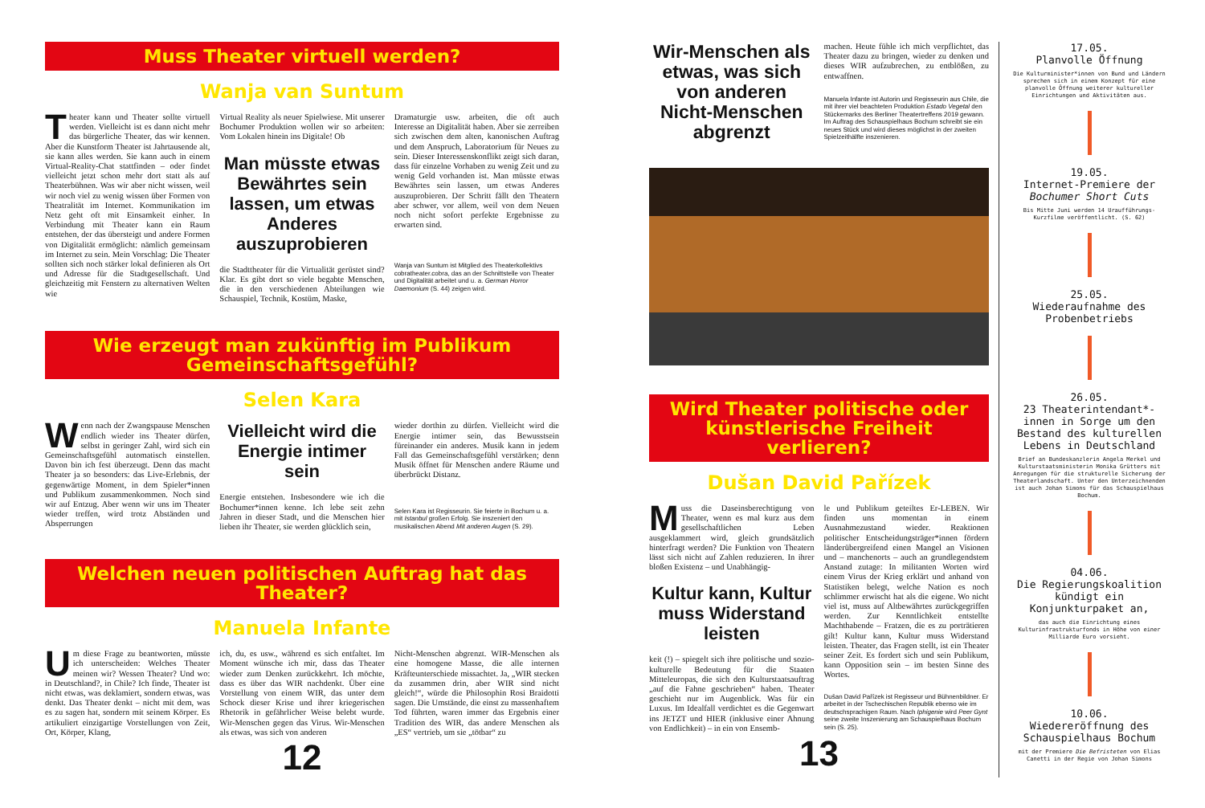Muss Theater virtuell werden?
Wanja van Suntum
Theater kann und Theater sollte virtuell werden. Vielleicht ist es dann nicht mehr das bürgerliche Theater, das wir kennen. Aber die Kunstform Theater ist Jahrtausende alt, sie kann alles werden. Sie kann auch in einem Virtual-Reality-Chat stattfinden – oder findet vielleicht jetzt schon mehr dort statt als auf Theaterbühnen. Was wir aber nicht wissen, weil wir noch viel zu wenig wissen über Formen von Theatralität im Internet. Kommunikation im Netz geht oft mit Einsamkeit einher. In Verbindung mit Theater kann ein Raum entstehen, der das übersteigt und andere Formen von Digitalität ermöglicht: nämlich gemeinsam im Internet zu sein. Mein Vorschlag: Die Theater sollten sich noch stärker lokal definieren als Ort und Adresse für die Stadtgesellschaft. Und gleichzeitig mit Fenstern zu alternativen Welten wie
Virtual Reality als neuer Spielwiese. Mit unserer Bochumer Produktion wollen wir so arbeiten: Vom Lokalen hinein ins Digitale! Ob
Man müsste etwas Bewährtes sein lassen, um etwas Anderes auszuprobieren
die Stadttheater für die Virtualität gerüstet sind? Klar. Es gibt dort so viele begabte Menschen, die in den verschiedenen Abteilungen wie Schauspiel, Technik, Kostüm, Maske,
Dramaturgie usw. arbeiten, die oft auch Interesse an Digitalität haben. Aber sie zerreiben sich zwischen dem alten, kanonischen Auftrag und dem Anspruch, Laboratorium für Neues zu sein. Dieser Interessenskonflikt zeigt sich daran, dass für einzelne Vorhaben zu wenig Zeit und zu wenig Geld vorhanden ist. Man müsste etwas Bewährtes sein lassen, um etwas Anderes auszuprobieren. Der Schritt fällt den Theatern aber schwer, vor allem, weil von dem Neuen noch nicht sofort perfekte Ergebnisse zu erwarten sind.
Wanja van Suntum ist Mitglied des Theaterkollektivs cobratheater.cobra, das an der Schnittstelle von Theater und Digitalität arbeitet und u. a. German Horror Daemonium (S. 44) zeigen wird.
Wie erzeugt man zukünftig im Publikum Gemeinschaftsgefühl?
Selen Kara
Wenn nach der Zwangspause Menschen endlich wieder ins Theater dürfen, selbst in geringer Zahl, wird sich ein Gemeinschaftsgefühl automatisch einstellen. Davon bin ich fest überzeugt. Denn das macht Theater ja so besonders: das Live-Erlebnis, der gegenwärtige Moment, in dem Spieler*innen und Publikum zusammenkommen. Noch sind wir auf Entzug. Aber wenn wir uns im Theater wieder treffen, wird trotz Abständen und Absperrungen
Vielleicht wird die Energie intimer sein
Energie entstehen. Insbesondere wie ich die Bochumer*innen kenne. Ich lebe seit zehn Jahren in dieser Stadt, und die Menschen hier lieben ihr Theater, sie werden glücklich sein,
wieder dorthin zu dürfen. Vielleicht wird die Energie intimer sein, das Bewusstsein füreinander ein anderes. Musik kann in jedem Fall das Gemeinschaftsgefühl verstärken; denn Musik öffnet für Menschen andere Räume und überbrückt Distanz.
Selen Kara ist Regisseurin. Sie feierte in Bochum u. a. mit Istanbul großen Erfolg. Sie inszeniert den musikalischen Abend Mit anderen Augen (S. 29).
Welchen neuen politischen Auftrag hat das Theater?
Manuela Infante
Um diese Frage zu beantworten, müsste ich unterscheiden: Welches Theater meinen wir? Wessen Theater? Und wo: in Deutschland?, in Chile? Ich finde, Theater ist nicht etwas, was deklamiert, sondern etwas, was denkt. Das Theater denkt – nicht mit dem, was es zu sagen hat, sondern mit seinem Körper. Es artikuliert einzigartige Vorstellungen von Zeit, Ort, Körper, Klang,
ich, du, es usw., während es sich entfaltet. Im Moment wünsche ich mir, dass das Theater wieder zum Denken zurückkehrt. Ich möchte, dass es über das WIR nachdenkt. Über eine Vorstellung von einem WIR, das unter dem Schock dieser Krise und ihrer kriegerischen Rhetorik in gefährlicher Weise belebt wurde. Wir-Menschen gegen das Virus. Wir-Menschen als etwas, was sich von anderen
Nicht-Menschen abgrenzt. WIR-Menschen als eine homogene Masse, die alle internen Kräfteunterschiede missachtet. Ja, „WIR stecken da zusammen drin, aber WIR sind nicht gleich!“, würde die Philosophin Rosi Braidotti sagen. Die Umstände, die einst zu massenhaftem Tod führten, waren immer das Ergebnis einer Tradition des WIR, das andere Menschen als „ES“ vertrieb, um sie „tötbar“ zu
12
Wir-Menschen als etwas, was sich von anderen Nicht-Menschen abgrenzt
machen. Heute fühle ich mich verpflichtet, das Theater dazu zu bringen, wieder zu denken und dieses WIR aufzubrechen, zu entblößen, zu entwaffnen.
Manuela Infante ist Autorin und Regisseurin aus Chile, die mit ihrer viel beachteten Produktion Estado Vegetal den Stückemarks des Berliner Theatertreffens 2019 gewann. Im Auftrag des Schauspielhaus Bochum schreibt sie ein neues Stück und wird dieses möglichst in der zweiten Spielzeithälfte inszenieren.
Wird Theater politische oder künstlerische Freiheit verlieren?
Dušan David Pařízek
Muss die Daseinsberechtigung von Theater, wenn es mal kurz aus dem gesellschaftlichen Leben ausgeklammert wird, gleich grundsätzlich hinterfragt werden? Die Funktion von Theatern lässt sich nicht auf Zahlen reduzieren. In ihrer bloßen Existenz – und Unabhängig-
Kultur kann, Kultur muss Widerstand leisten
keit (!) – spiegelt sich ihre politische und sozio-kulturelle Bedeutung für die Staaten Mitteleuropas, die sich den Kulturstaatsauftrag „auf die Fahne geschrieben“ haben. Theater geschieht nur im Augenblick. Was für ein Luxus. Im Idealfall verdichtet es die Gegenwart ins JETZT und HIER (inklusive einer Ahnung von Endlichkeit) – in ein von Ensemb-
le und Publikum geteiltes Er-LEBEN. Wir finden uns momentan in einem Ausnahmezustand wieder. Reaktionen politischer Entscheidungsträger*innen fördern länderübergreifend einen Mangel an Visionen und – manchenorts – auch an grundlegendstem Anstand zutage: In militanten Worten wird einem Virus der Krieg erklärt und anhand von Statistiken belegt, welche Nation es noch schlimmer erwischt hat als die eigene. Wo nicht viel ist, muss auf Altbewährtes zurückgegriffen werden. Zur Kenntlichkeit entstellte Machthabende – Fratzen, die es zu porträtieren gilt! Kultur kann, Kultur muss Widerstand leisten. Theater, das Fragen stellt, ist ein Theater seiner Zeit. Es fordert sich und sein Publikum, kann Opposition sein – im besten Sinne des Wortes.
Dušan David Pařízek ist Regisseur und Bühnenbildner. Er arbeitet in der Tschechischen Republik ebenso wie im deutschsprachigen Raum. Nach Iphigenie wird Peer Gynt seine zweite Inszenierung am Schauspielhaus Bochum sein (S. 25).
13
17.05.
Planvolle Öffnung
Die Kulturminister*innen von Bund und Ländern sprechen sich in einem Konzept für eine planvolle Öffnung weiterer kultureller Einrichtungen und Aktivitäten aus.
19.05.
Internet-Premiere der Bochumer Short Cuts
Bis Mitte Juni werden 14 Uraufführungs-Kurzfilme veröffentlicht. (S. 62)
25.05.
Wiederaufnahme des Probenbetriebs
26.05.
23 Theaterintendant*-innen in Sorge um den Bestand des kulturellen Lebens in Deutschland
Brief an Bundeskanzlerin Angela Merkel und Kulturstaatsministerin Monika Grütters mit Anregungen für die strukturelle Sicherung der Theaterlandschaft. Unter den Unterzeichnenden ist auch Johan Simons für das Schauspielhaus Bochum.
04.06.
Die Regierungskoalition kündigt ein Konjunkturpaket an,
das auch die Einrichtung eines Kulturinfrastrukturfonds in Höhe von einer Milliarde Euro vorsieht.
10.06.
Wiedereröffnung des Schauspielhaus Bochum
mit der Premiere Die Befristeten von Elias Canetti in der Regie von Johan Simons